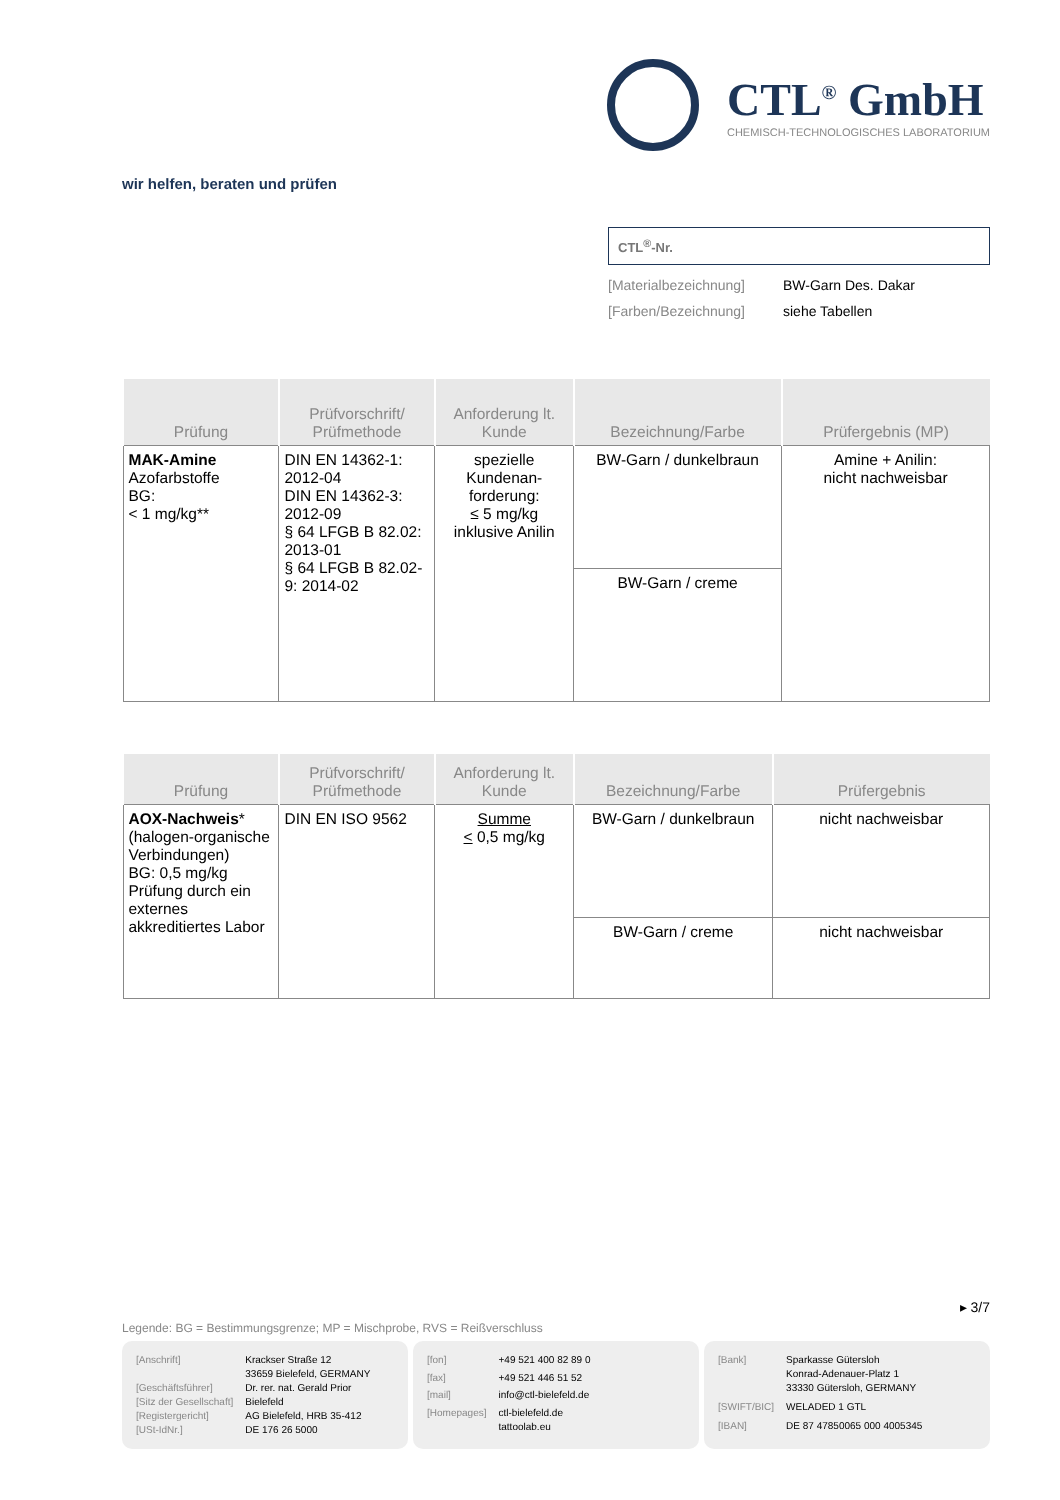CTL<sup>®</sup> GmbH
CHEMISCH-TECHNOLOGISCHES LABORATORIUM
wir helfen, beraten und prüfen
CTL<sup>®</sup>-Nr.
[Materialbezeichnung] BW-Garn Des. Dakar
[Farben/Bezeichnung] siehe Tabellen
| Prüfung | Prüfvorschrift/ Prüfmethode | Anforderung lt. Kunde | Bezeichnung/Farbe | Prüfergebnis (MP) |
| --- | --- | --- | --- | --- |
| MAK-Amine Azofarbstoffe BG: < 1 mg/kg** | DIN EN 14362-1: 2012-04 DIN EN 14362-3: 2012-09 § 64 LFGB B 82.02: 2013-01 § 64 LFGB B 82.02-9: 2014-02 | spezielle Kundenan-forderung: ≤ 5 mg/kg inklusive Anilin | BW-Garn / dunkelbraun | Amine + Anilin: nicht nachweisbar |
| | | | BW-Garn / creme | |
| Prüfung | Prüfvorschrift/ Prüfmethode | Anforderung lt. Kunde | Bezeichnung/Farbe | Prüfergebnis |
| --- | --- | --- | --- | --- |
| AOX-Nachweis * (halogen-organische Verbindungen) BG: 0,5 mg/kg Prüfung durch ein externes akkreditiertes Labor | DIN EN ISO 9562 | Summe < 0,5 mg/kg | BW-Garn / dunkelbraun | nicht nachweisbar |
| | | | BW-Garn / creme | nicht nachweisbar |
▸ 3/7
Legende: BG = Bestimmungsgrenze; MP = Mischprobe, RVS = Reißverschluss
[Anschrift] Krackser Straße 12
33659 Bielefeld, GERMANY [Geschäftsführer] Dr. rer. nat. Gerald Prior [Sitz der Gesellschaft] Bielefeld [Registergericht] AG Bielefeld, HRB 35-412 [USt-IdNr.] DE 176 26 5000
[fon] +49 521 400 82 89 0 [fax] +49 521 446 51 52 [mail] info@ctl-bielefeld.de [Homepages] ctl-bielefeld.de
tattoolab.eu
[Bank] Sparkasse Gütersloh
Konrad-Adenauer-Platz 1
33330 Gütersloh, GERMANY [SWIFT/BIC] WELADED 1 GTL [IBAN] DE 87 47850065 000 4005345